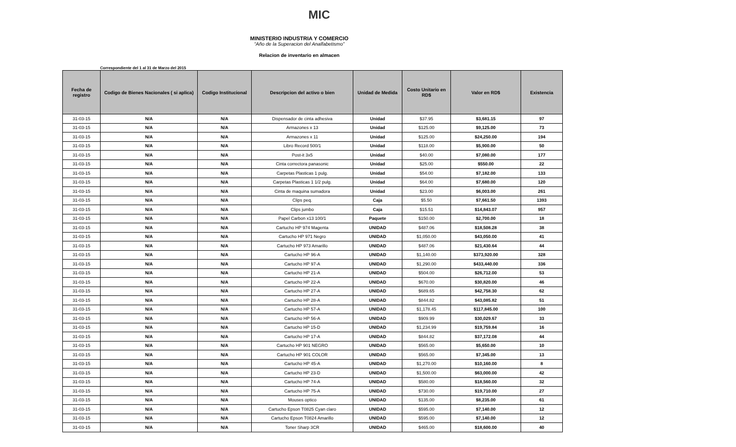MIC
MINISTERIO INDUSTRIA Y COMERCIO
“Año de la Superacion del Analfabetismo”
Relacion de inventario en almacen
Correspondiente del 1 al 31 de Marzo del 2015
| Fecha de registro | Codigo de Bienes Nacionales ( si aplica) | Codigo Institucional | Descripcion del activo o bien | Unidad de Medida | Costo Unitario en RD$ | Valor en RD$ | Existencia |
| --- | --- | --- | --- | --- | --- | --- | --- |
| 31-03-15 | N/A | N/A | Dispensador de cinta adhesiva | Unidad | $37.95 | $3,681.15 | 97 |
| 31-03-15 | N/A | N/A | Armazones x 13 | Unidad | $125.00 | $9,125.00 | 73 |
| 31-03-15 | N/A | N/A | Armazones x 11 | Unidad | $125.00 | $24,250.00 | 194 |
| 31-03-15 | N/A | N/A | Libro Record 500/1 | Unidad | $118.00 | $5,900.00 | 50 |
| 31-03-15 | N/A | N/A | Post-it 3x5 | Unidad | $40.00 | $7,080.00 | 177 |
| 31-03-15 | N/A | N/A | Cinta correctora panasonic | Unidad | $25.00 | $550.00 | 22 |
| 31-03-15 | N/A | N/A | Carpetas Plasticas 1 pulg. | Unidad | $54.00 | $7,182.00 | 133 |
| 31-03-15 | N/A | N/A | Carpetas Plasticas 1 1/2 pulg. | Unidad | $64.00 | $7,680.00 | 120 |
| 31-03-15 | N/A | N/A | Cinta de maquina sumadora | Unidad | $23.00 | $6,003.00 | 261 |
| 31-03-15 | N/A | N/A | Clips peq. | Caja | $5.50 | $7,661.50 | 1393 |
| 31-03-15 | N/A | N/A | Clips jumbo | Caja | $15.51 | $14,843.07 | 957 |
| 31-03-15 | N/A | N/A | Papel Carbon x13 100/1 | Paquete | $150.00 | $2,700.00 | 18 |
| 31-03-15 | N/A | N/A | Cartucho HP 974 Magenta | UNIDAD | $487.06 | $18,508.28 | 38 |
| 31-03-15 | N/A | N/A | Cartucho HP 971 Negro | UNIDAD | $1,050.00 | $43,050.00 | 41 |
| 31-03-15 | N/A | N/A | Cartucho HP 973 Amarillo | UNIDAD | $487.06 | $21,430.64 | 44 |
| 31-03-15 | N/A | N/A | Cartucho HP 96-A | UNIDAD | $1,140.00 | $373,920.00 | 328 |
| 31-03-15 | N/A | N/A | Cartucho HP 97-A | UNIDAD | $1,290.00 | $433,440.00 | 336 |
| 31-03-15 | N/A | N/A | Cartucho HP 21-A | UNIDAD | $504.00 | $26,712.00 | 53 |
| 31-03-15 | N/A | N/A | Cartucho HP 22-A | UNIDAD | $670.00 | $30,820.00 | 46 |
| 31-03-15 | N/A | N/A | Cartucho HP 27-A | UNIDAD | $689.65 | $42,758.30 | 62 |
| 31-03-15 | N/A | N/A | Cartucho HP 28-A | UNIDAD | $844.82 | $43,085.82 | 51 |
| 31-03-15 | N/A | N/A | Cartucho HP 57-A | UNIDAD | $1,178.45 | $117,845.00 | 100 |
| 31-03-15 | N/A | N/A | Cartucho HP 56-A | UNIDAD | $909.99 | $30,029.67 | 33 |
| 31-03-15 | N/A | N/A | Cartucho HP 15-D | UNIDAD | $1,234.99 | $19,759.84 | 16 |
| 31-03-15 | N/A | N/A | Cartucho HP 17-A | UNIDAD | $844.82 | $37,172.08 | 44 |
| 31-03-15 | N/A | N/A | Cartucho HP 901 NEGRO | UNIDAD | $565.00 | $5,650.00 | 10 |
| 31-03-15 | N/A | N/A | Cartucho HP 901 COLOR | UNIDAD | $565.00 | $7,345.00 | 13 |
| 31-03-15 | N/A | N/A | Cartucho HP 45-A | UNIDAD | $1,270.00 | $10,160.00 | 8 |
| 31-03-15 | N/A | N/A | Cartucho HP 23-D | UNIDAD | $1,500.00 | $63,000.00 | 42 |
| 31-03-15 | N/A | N/A | Cartucho HP 74-A | UNIDAD | $580.00 | $18,560.00 | 32 |
| 31-03-15 | N/A | N/A | Cartucho HP 75-A | UNIDAD | $730.00 | $19,710.00 | 27 |
| 31-03-15 | N/A | N/A | Mouses optico | UNIDAD | $135.00 | $8,235.00 | 61 |
| 31-03-15 | N/A | N/A | Cartucho Epson T0825 Cyan claro | UNIDAD | $595.00 | $7,140.00 | 12 |
| 31-03-15 | N/A | N/A | Cartucho Epson T0824 Amarillo | UNIDAD | $595.00 | $7,140.00 | 12 |
| 31-03-15 | N/A | N/A | Toner Sharp 3CR | UNIDAD | $465.00 | $18,600.00 | 40 |